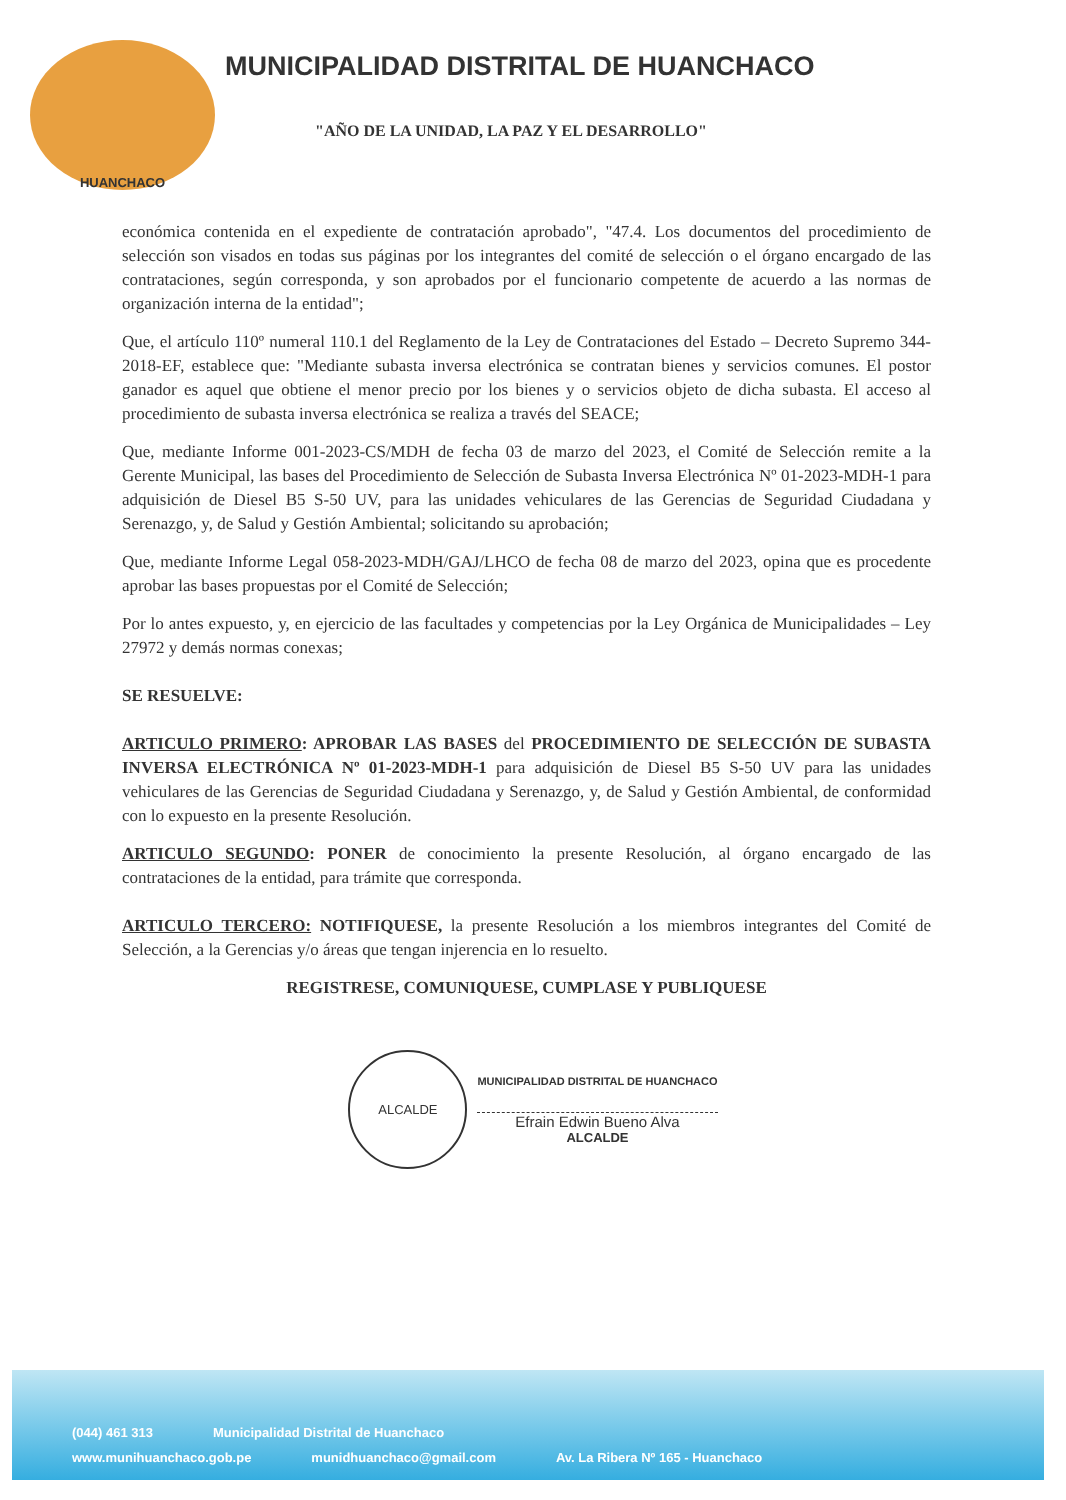HUANCHACO
MUNICIPALIDAD DISTRITAL DE HUANCHACO
"AÑO DE LA UNIDAD, LA PAZ Y EL DESARROLLO"
económica contenida en el expediente de contratación aprobado", "47.4. Los documentos del procedimiento de selección son visados en todas sus páginas por los integrantes del comité de selección o el órgano encargado de las contrataciones, según corresponda, y son aprobados por el funcionario competente de acuerdo a las normas de organización interna de la entidad";
Que, el artículo 110º numeral 110.1 del Reglamento de la Ley de Contrataciones del Estado – Decreto Supremo 344-2018-EF, establece que: "Mediante subasta inversa electrónica se contratan bienes y servicios comunes. El postor ganador es aquel que obtiene el menor precio por los bienes y o servicios objeto de dicha subasta. El acceso al procedimiento de subasta inversa electrónica se realiza a través del SEACE;
Que, mediante Informe 001-2023-CS/MDH de fecha 03 de marzo del 2023, el Comité de Selección remite a la Gerente Municipal, las bases del Procedimiento de Selección de Subasta Inversa Electrónica Nº 01-2023-MDH-1 para adquisición de Diesel B5 S-50 UV, para las unidades vehiculares de las Gerencias de Seguridad Ciudadana y Serenazgo, y, de Salud y Gestión Ambiental; solicitando su aprobación;
Que, mediante Informe Legal 058-2023-MDH/GAJ/LHCO de fecha 08 de marzo del 2023, opina que es procedente aprobar las bases propuestas por el Comité de Selección;
Por lo antes expuesto, y, en ejercicio de las facultades y competencias por la Ley Orgánica de Municipalidades – Ley 27972 y demás normas conexas;
SE RESUELVE:
ARTICULO PRIMERO: APROBAR LAS BASES del PROCEDIMIENTO DE SELECCIÓN DE SUBASTA INVERSA ELECTRÓNICA Nº 01-2023-MDH-1 para adquisición de Diesel B5 S-50 UV para las unidades vehiculares de las Gerencias de Seguridad Ciudadana y Serenazgo, y, de Salud y Gestión Ambiental, de conformidad con lo expuesto en la presente Resolución.
ARTICULO SEGUNDO: PONER de conocimiento la presente Resolución, al órgano encargado de las contrataciones de la entidad, para trámite que corresponda.
ARTICULO TERCERO: NOTIFIQUESE, la presente Resolución a los miembros integrantes del Comité de Selección, a la Gerencias y/o áreas que tengan injerencia en lo resuelto.
REGISTRESE, COMUNIQUESE, CUMPLASE Y PUBLIQUESE
ALCALDE
MUNICIPALIDAD DISTRITAL DE HUANCHACO
Efrain Edwin Bueno Alva
ALCALDE
(044) 461 313 Municipalidad Distrital de Huanchaco
www.munihuanchaco.gob.pe munidhuanchaco@gmail.com Av. La Ribera Nº 165 - Huanchaco